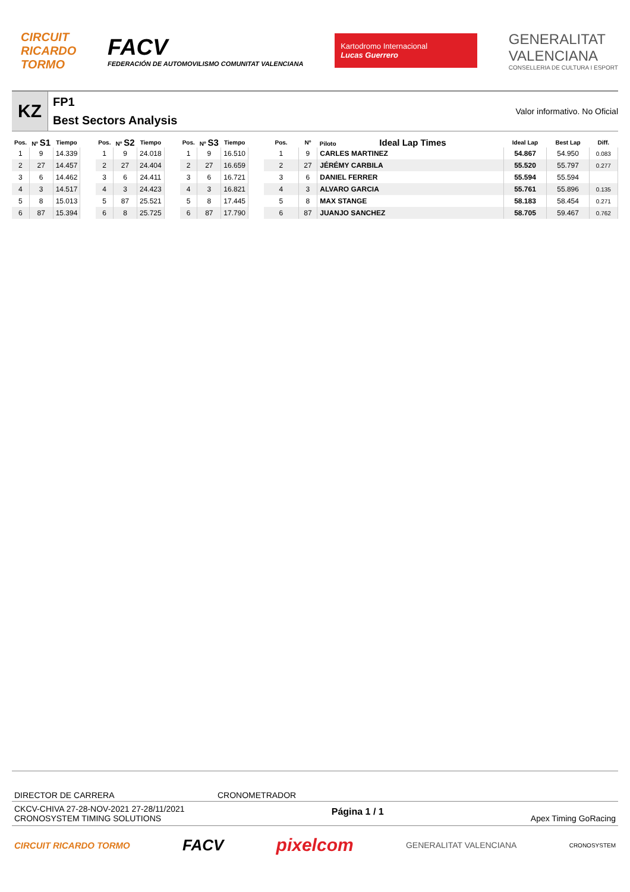CIRCUIT
RICARDO
TORMO
FACV
FEDERACIÓN DE AUTOMOVILISMO COMUNITAT VALENCIANA
Kartodromo Internacional
Lucas Guerrero
GENERALITAT
VALENCIANA
CONSELLERIA DE CULTURA I ESPORT
KZ
FP1
Best Sectors Analysis
Valor informativo. No Oficial
| Pos. | Nº S1 | Tiempo |
| --- | --- | --- |
| 1 | 9 | 14.339 |
| 2 | 27 | 14.457 |
| 3 | 6 | 14.462 |
| 4 | 3 | 14.517 |
| 5 | 8 | 15.013 |
| 6 | 87 | 15.394 |
| Pos. | Nº S2 | Tiempo |
| --- | --- | --- |
| 1 | 9 | 24.018 |
| 2 | 27 | 24.404 |
| 3 | 6 | 24.411 |
| 4 | 3 | 24.423 |
| 5 | 87 | 25.521 |
| 6 | 8 | 25.725 |
| Pos. | Nº S3 | Tiempo |
| --- | --- | --- |
| 1 | 9 | 16.510 |
| 2 | 27 | 16.659 |
| 3 | 6 | 16.721 |
| 4 | 3 | 16.821 |
| 5 | 8 | 17.445 |
| 6 | 87 | 17.790 |
| Pos. | Nº | Piloto Ideal Lap Times | Ideal Lap | Best Lap | Diff. |
| --- | --- | --- | --- | --- | --- |
| 1 | 9 | CARLES MARTINEZ | 54.867 | 54.950 | 0.083 |
| 2 | 27 | JÉRÉMY CARBILA | 55.520 | 55.797 | 0.277 |
| 3 | 6 | DANIEL FERRER | 55.594 | 55.594 | |
| 4 | 3 | ALVARO GARCIA | 55.761 | 55.896 | 0.135 |
| 5 | 8 | MAX STANGE | 58.183 | 58.454 | 0.271 |
| 6 | 87 | JUANJO SANCHEZ | 58.705 | 59.467 | 0.762 |
DIRECTOR DE CARRERA CRONOMETRADOR
CKCV-CHIVA 27-28-NOV-2021 27-28/11/2021
CRONOSYSTEM TIMING SOLUTIONS
Página 1 / 1
Apex Timing GoRacing
CIRCUIT RICARDO TORMO FACV pixelcom GENERALITAT VALENCIANA CRONOSYSTEM